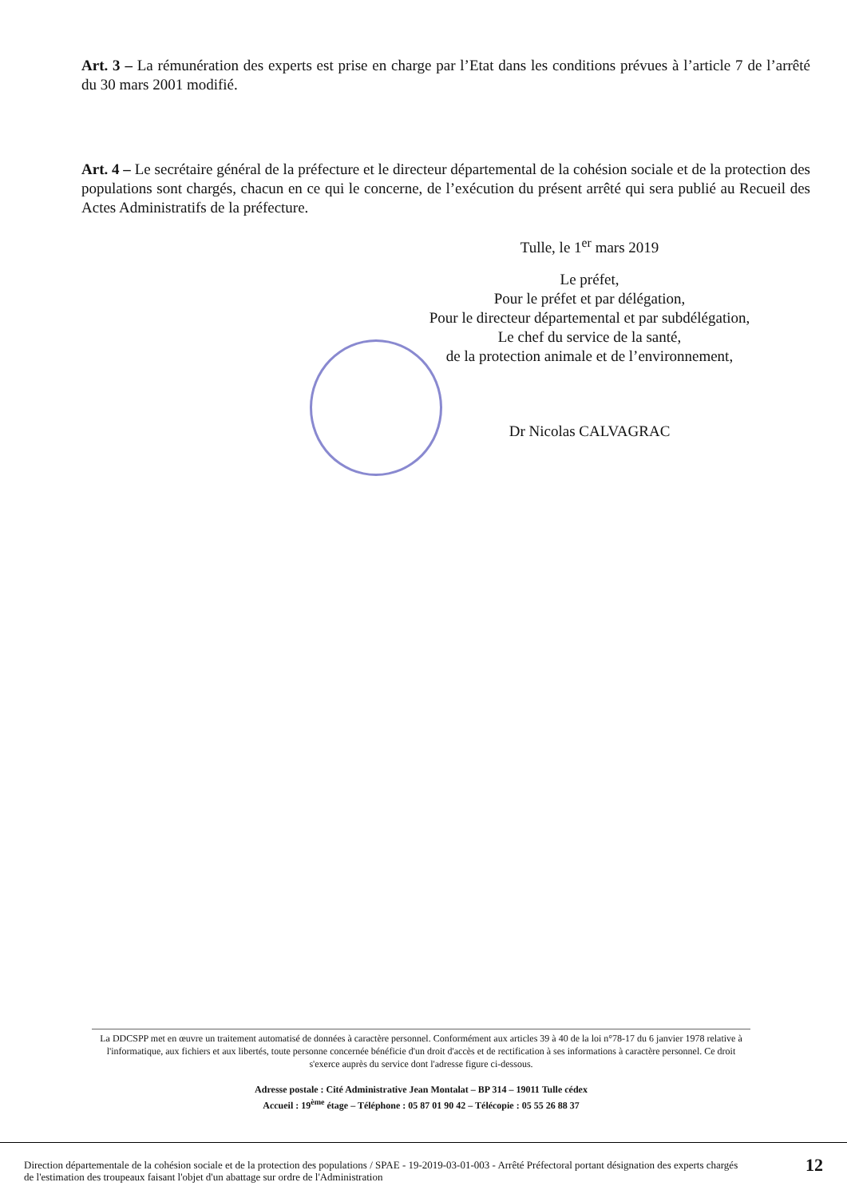Art. 3 – La rémunération des experts est prise en charge par l’Etat dans les conditions prévues à l’article 7 de l’arrêté du 30 mars 2001 modifié.
Art. 4 – Le secrétaire général de la préfecture et le directeur départemental de la cohésion sociale et de la protection des populations sont chargés, chacun en ce qui le concerne, de l’exécution du présent arrêté qui sera publié au Recueil des Actes Administratifs de la préfecture.
Tulle, le 1<sup>er</sup> mars 2019
Le préfet,
Pour le préfet et par délégation,
Pour le directeur départemental et par subdélégation,
Le chef du service de la santé,
de la protection animale et de l’environnement,
Dr Nicolas CALVAGRAC
La DDCSPP met en œuvre un traitement automatisé de données à caractère personnel. Conformément aux articles 39 à 40 de la loi n°78-17 du 6 janvier 1978 relative à l'informatique, aux fichiers et aux libertés, toute personne concernée bénéficie d'un droit d'accès et de rectification à ses informations à caractère personnel. Ce droit s'exerce auprès du service dont l'adresse figure ci-dessous.
Adresse postale : Cité Administrative Jean Montalat – BP 314 – 19011 Tulle cédex
Accueil : 19<sup>ème</sup> étage – Téléphone : 05 87 01 90 42 – Télécopie : 05 55 26 88 37
Direction départementale de la cohésion sociale et de la protection des populations / SPAE - 19-2019-03-01-003 - Arrêté Préfectoral portant désignation des experts chargés de l'estimation des troupeaux faisant l'objet d'un abattage sur ordre de l'Administration
12